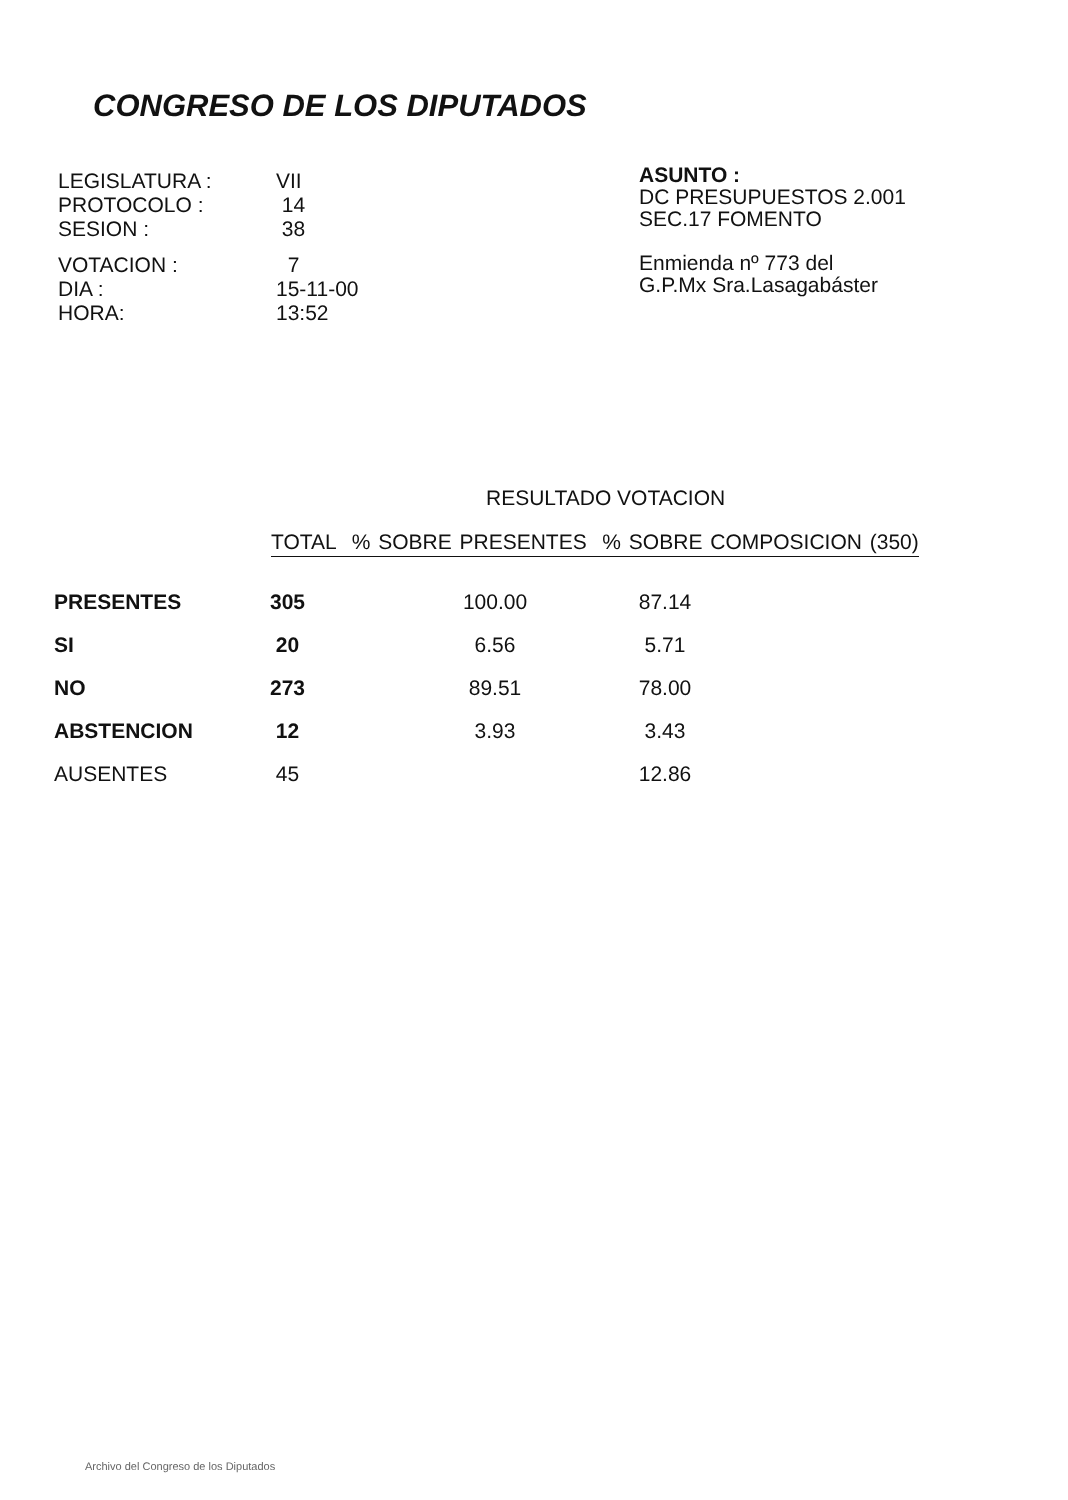CONGRESO DE LOS DIPUTADOS
| LEGISLATURA : | VII |
| PROTOCOLO : | 14 |
| SESION : | 38 |
| VOTACION : | 7 |
| DIA : | 15-11-00 |
| HORA: | 13:52 |
ASUNTO :
DC PRESUPUESTOS 2.001
SEC.17 FOMENTO
Enmienda nº 773 del
G.P.Mx Sra.Lasagabáster
RESULTADO VOTACION
TOTAL % SOBRE PRESENTES % SOBRE COMPOSICION (350)
| PRESENTES | 305 | 100.00 | 87.14 |
| SI | 20 | 6.56 | 5.71 |
| NO | 273 | 89.51 | 78.00 |
| ABSTENCION | 12 | 3.93 | 3.43 |
| AUSENTES | 45 | | 12.86 |
Archivo del Congreso de los Diputados